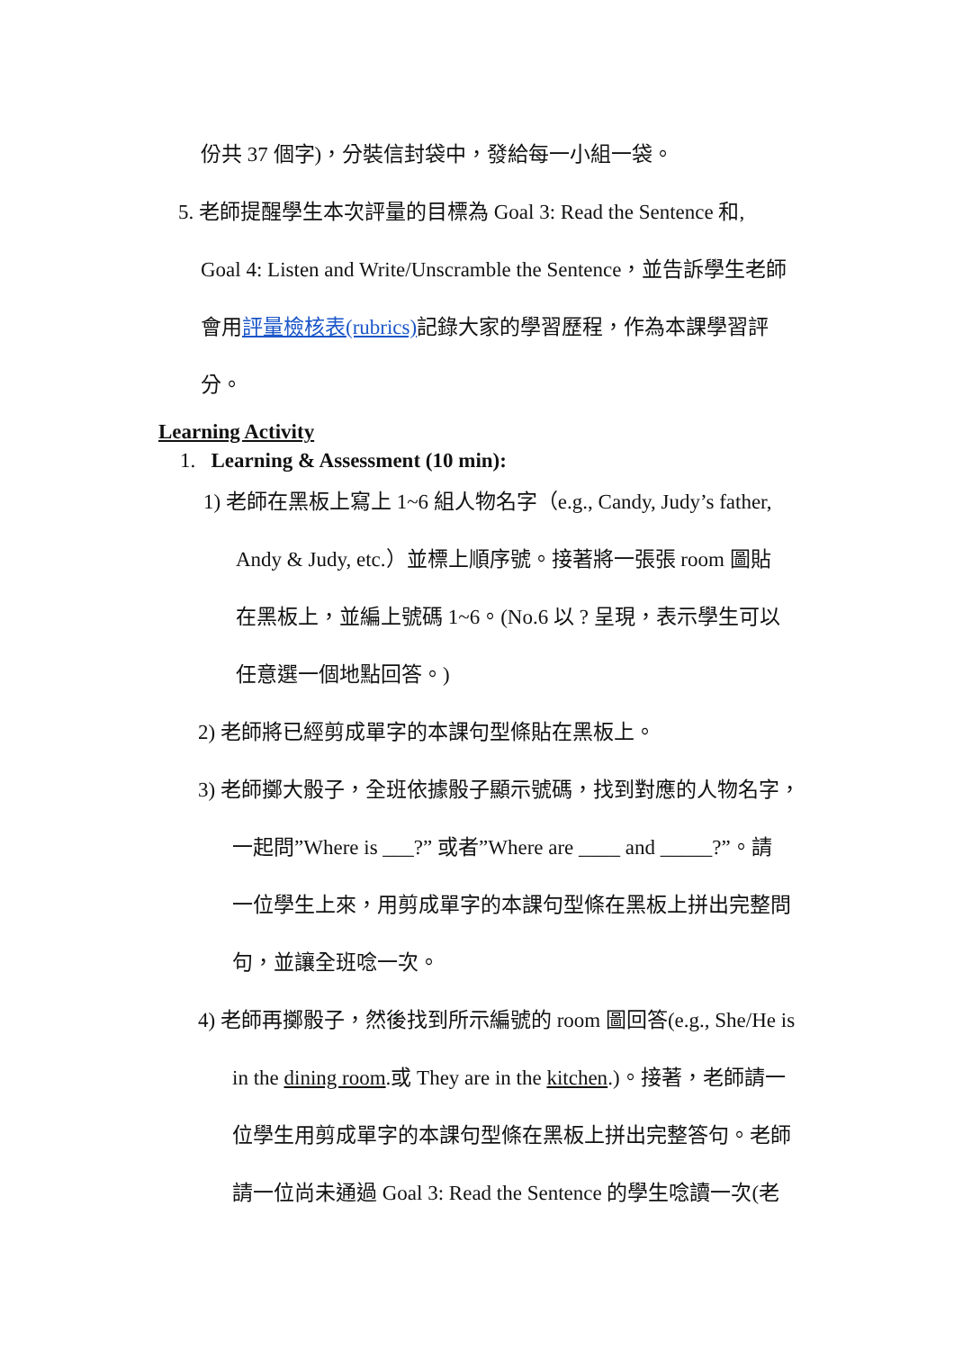份共 37 個字)，分裝信封袋中，發給每一小組一袋。
5. 老師提醒學生本次評量的目標為 Goal 3: Read the Sentence 和,
Goal 4: Listen and Write/Unscramble the Sentence，並告訴學生老師
會用評量檢核表(rubrics) 記錄大家的學習歷程，作為本課學習評
分。
Learning Activity
1. Learning & Assessment (10 min):
1) 老師在黑板上寫上 1~6 組人物名字（e.g., Candy, Judy’s father,
Andy & Judy, etc.）並標上順序號。接著將一張張 room 圖貼
在黑板上，並編上號碼 1~6。(No.6 以 ? 呈現，表示學生可以
任意選一個地點回答。)
2) 老師將已經剪成單字的本課句型條貼在黑板上。
3) 老師擲大骰子，全班依據骰子顯示號碼，找到對應的人物名字，
一起問”Where is ___?” 或者”Where are ____ and _____?”。請
一位學生上來，用剪成單字的本課句型條在黑板上拼出完整問
句，並讓全班唸一次。
4) 老師再擲骰子，然後找到所示編號的 room 圖回答(e.g., She/He is
in the dining room.或 They are in the kitchen.)。接著，老師請一
位學生用剪成單字的本課句型條在黑板上拼出完整答句。老師
請一位尚未通過 Goal 3: Read the Sentence 的學生唸讀一次(老